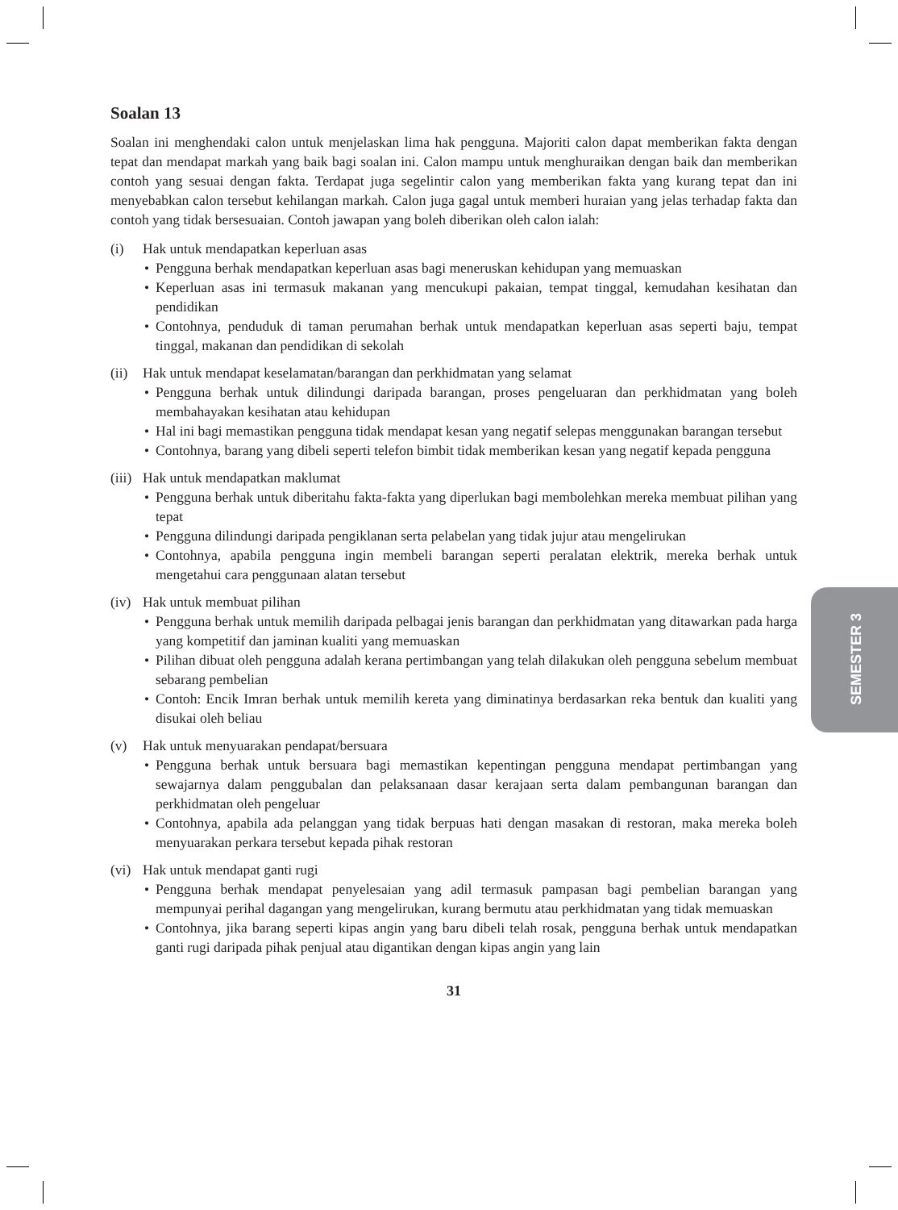SEMESTER 3
Soalan 13
Soalan ini menghendaki calon untuk menjelaskan lima hak pengguna. Majoriti calon dapat memberikan fakta dengan tepat dan mendapat markah yang baik bagi soalan ini. Calon mampu untuk menghuraikan dengan baik dan memberikan contoh yang sesuai dengan fakta. Terdapat juga segelintir calon yang memberikan fakta yang kurang tepat dan ini menyebabkan calon tersebut kehilangan markah. Calon juga gagal untuk memberi huraian yang jelas terhadap fakta dan contoh yang tidak bersesuaian. Contoh jawapan yang boleh diberikan oleh calon ialah:
(i) Hak untuk mendapatkan keperluan asas
• Pengguna berhak mendapatkan keperluan asas bagi meneruskan kehidupan yang memuaskan
• Keperluan asas ini termasuk makanan yang mencukupi pakaian, tempat tinggal, kemudahan kesihatan dan pendidikan
• Contohnya, penduduk di taman perumahan berhak untuk mendapatkan keperluan asas seperti baju, tempat tinggal, makanan dan pendidikan di sekolah
(ii) Hak untuk mendapat keselamatan/barangan dan perkhidmatan yang selamat
• Pengguna berhak untuk dilindungi daripada barangan, proses pengeluaran dan perkhidmatan yang boleh membahayakan kesihatan atau kehidupan
• Hal ini bagi memastikan pengguna tidak mendapat kesan yang negatif selepas menggunakan barangan tersebut
• Contohnya, barang yang dibeli seperti telefon bimbit tidak memberikan kesan yang negatif kepada pengguna
(iii) Hak untuk mendapatkan maklumat
• Pengguna berhak untuk diberitahu fakta-fakta yang diperlukan bagi membolehkan mereka membuat pilihan yang tepat
• Pengguna dilindungi daripada pengiklanan serta pelabelan yang tidak jujur atau mengelirukan
• Contohnya, apabila pengguna ingin membeli barangan seperti peralatan elektrik, mereka berhak untuk mengetahui cara penggunaan alatan tersebut
(iv) Hak untuk membuat pilihan
• Pengguna berhak untuk memilih daripada pelbagai jenis barangan dan perkhidmatan yang ditawarkan pada harga yang kompetitif dan jaminan kualiti yang memuaskan
• Pilihan dibuat oleh pengguna adalah kerana pertimbangan yang telah dilakukan oleh pengguna sebelum membuat sebarang pembelian
• Contoh: Encik Imran berhak untuk memilih kereta yang diminatinya berdasarkan reka bentuk dan kualiti yang disukai oleh beliau
(v) Hak untuk menyuarakan pendapat/bersuara
• Pengguna berhak untuk bersuara bagi memastikan kepentingan pengguna mendapat pertimbangan yang sewajarnya dalam penggubalan dan pelaksanaan dasar kerajaan serta dalam pembangunan barangan dan perkhidmatan oleh pengeluar
• Contohnya, apabila ada pelanggan yang tidak berpuas hati dengan masakan di restoran, maka mereka boleh menyuarakan perkara tersebut kepada pihak restoran
(vi) Hak untuk mendapat ganti rugi
• Pengguna berhak mendapat penyelesaian yang adil termasuk pampasan bagi pembelian barangan yang mempunyai perihal dagangan yang mengelirukan, kurang bermutu atau perkhidmatan yang tidak memuaskan
• Contohnya, jika barang seperti kipas angin yang baru dibeli telah rosak, pengguna berhak untuk mendapatkan ganti rugi daripada pihak penjual atau digantikan dengan kipas angin yang lain
31